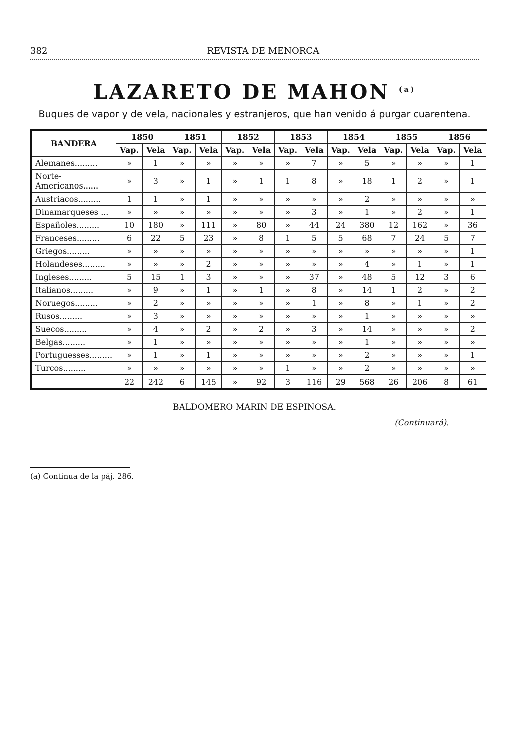382 REVISTA DE MENORCA
LAZARETO DE MAHON <sup>(a)</sup>
Buques de vapor y de vela, nacionales y estranjeros, que han venido á purgar cuarentena.
| BANDERA | 1850 | | 1851 | | 1852 | | 1853 | | 1854 | | 1855 | | 1856 | |
| --- | --- | --- | --- | --- | --- | --- | --- | --- | --- | --- | --- | --- | --- | --- |
| | Vap. | Vela | Vap. | Vela | Vap. | Vela | Vap. | Vela | Vap. | Vela | Vap. | Vela | Vap. | Vela |
| Alemanes......... | » | 1 | » | » | » | » | » | 7 | » | 5 | » | » | » | 1 |
| Norte-Americanos...... | » | 3 | » | 1 | » | 1 | 1 | 8 | » | 18 | 1 | 2 | » | 1 |
| Austriacos......... | 1 | 1 | » | 1 | » | » | » | » | » | 2 | » | » | » | » |
| Dinamarqueses ... | » | » | » | » | » | » | » | 3 | » | 1 | » | 2 | » | 1 |
| Españoles......... | 10 | 180 | » | 111 | » | 80 | » | 44 | 24 | 380 | 12 | 162 | » | 36 |
| Franceses......... | 6 | 22 | 5 | 23 | » | 8 | 1 | 5 | 5 | 68 | 7 | 24 | 5 | 7 |
| Griegos......... | » | » | » | » | » | » | » | » | » | » | » | » | » | 1 |
| Holandeses......... | » | » | » | 2 | » | » | » | » | » | 4 | » | 1 | » | 1 |
| Ingleses......... | 5 | 15 | 1 | 3 | » | » | » | 37 | » | 48 | 5 | 12 | 3 | 6 |
| Italianos......... | » | 9 | » | 1 | » | 1 | » | 8 | » | 14 | 1 | 2 | » | 2 |
| Noruegos......... | » | 2 | » | » | » | » | » | 1 | » | 8 | » | 1 | » | 2 |
| Rusos......... | » | 3 | » | » | » | » | » | » | » | 1 | » | » | » | » |
| Suecos......... | » | 4 | » | 2 | » | 2 | » | 3 | » | 14 | » | » | » | 2 |
| Belgas......... | » | 1 | » | » | » | » | » | » | » | 1 | » | » | » | » |
| Portuguesses......... | » | 1 | » | 1 | » | » | » | » | » | 2 | » | » | » | 1 |
| Turcos......... | » | » | » | » | » | » | 1 | » | » | 2 | » | » | » | » |
| | 22 | 242 | 6 | 145 | » | 92 | 3 | 116 | 29 | 568 | 26 | 206 | 8 | 61 |
BALDOMERO MARIN DE ESPINOSA.
(Continuará).
(a) Continua de la páj. 286.